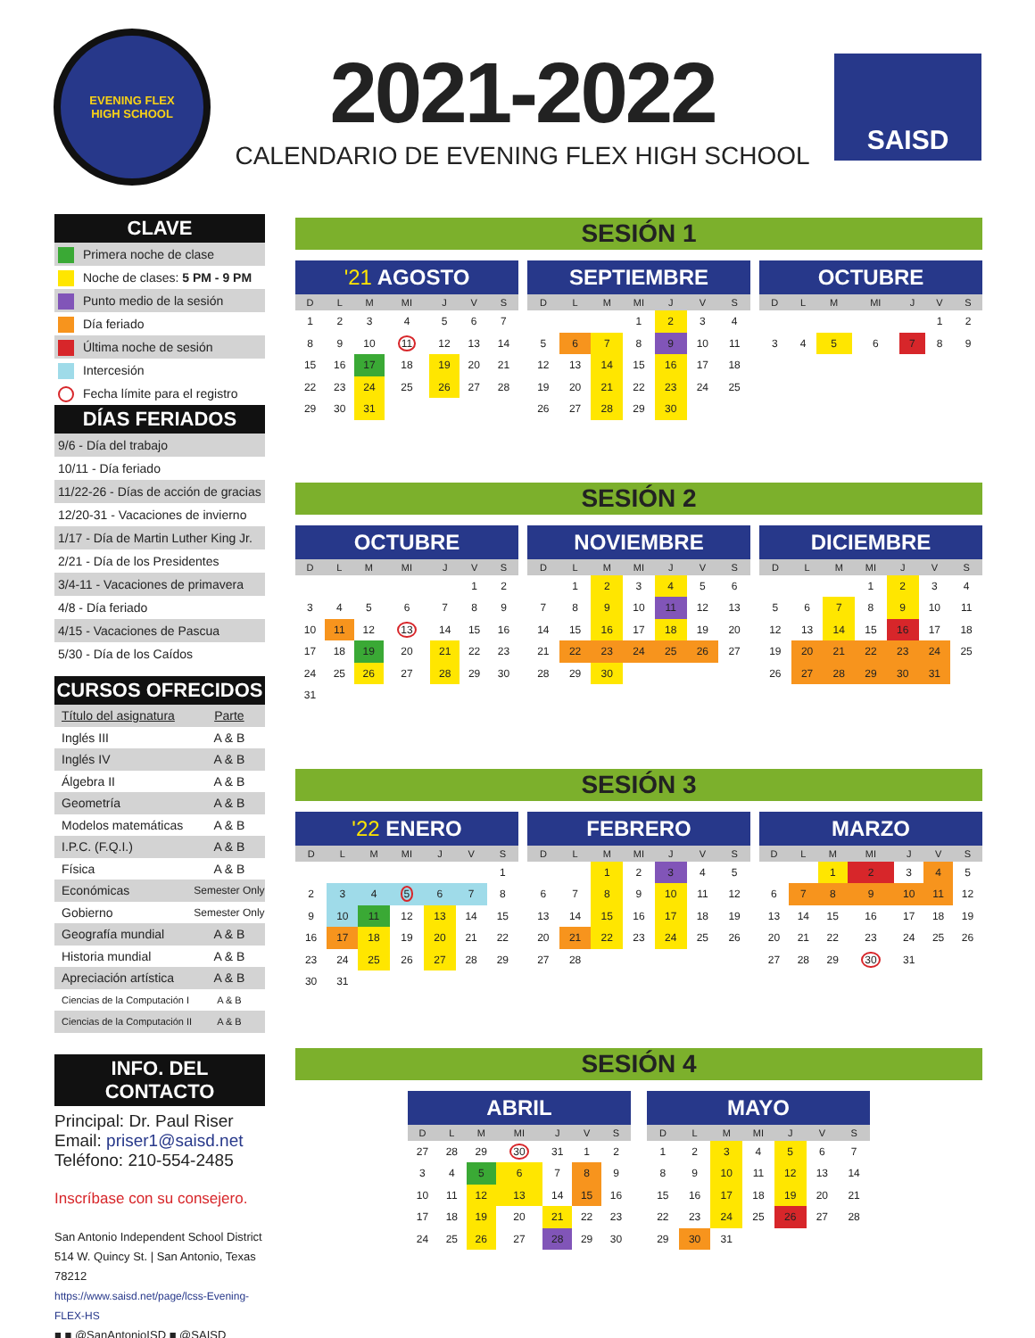EVENING FLEX
HIGH SCHOOL
2021-2022
CALENDARIO DE EVENING FLEX HIGH SCHOOL
SAISD
CLAVE
Primera noche de clase
Noche de clases: 5 PM - 9 PM
Punto medio de la sesión
Día feriado
Última noche de sesión
Intercesión
Fecha límite para el registro
DÍAS FERIADOS
9/6 - Día del trabajo
10/11 - Día feriado
11/22-26 - Días de acción de gracias
12/20-31 - Vacaciones de invierno
1/17 - Día de Martin Luther King Jr.
2/21 - Día de los Presidentes
3/4-11 - Vacaciones de primavera
4/8 - Día feriado
4/15 - Vacaciones de Pascua
5/30 - Día de los Caídos
CURSOS OFRECIDOS
| Título del asignatura | Parte |
| Inglés III | A & B |
| Inglés IV | A & B |
| Álgebra II | A & B |
| Geometría | A & B |
| Modelos matemáticas | A & B |
| I.P.C. (F.Q.I.) | A & B |
| Física | A & B |
| Económicas | Semester Only |
| Gobierno | Semester Only |
| Geografía mundial | A & B |
| Historia mundial | A & B |
| Apreciación artística | A & B |
| Ciencias de la Computación I | A & B |
| Ciencias de la Computación II | A & B |
INFO. DEL CONTACTO
Principal: Dr. Paul Riser
Email: priser1@saisd.net
Teléfono: 210-554-2485
Inscríbase con su consejero.
San Antonio Independent School District
514 W. Quincy St. | San Antonio, Texas 78212
https://www.saisd.net/page/lcss-Evening-FLEX-HS
■ ■ @SanAntonioISD ■ @SAISD
SESIÓN 1
'21 AGOSTO
| D | L | M | MI | J | V | S |
| --- | --- | --- | --- | --- | --- | --- |
| 1 | 2 | 3 | 4 | 5 | 6 | 7 |
| 8 | 9 | 10 | 11 | 12 | 13 | 14 |
| 15 | 16 | 17 | 18 | 19 | 20 | 21 |
| 22 | 23 | 24 | 25 | 26 | 27 | 28 |
| 29 | 30 | 31 | | | | |
SEPTIEMBRE
| D | L | M | MI | J | V | S |
| --- | --- | --- | --- | --- | --- | --- |
| | | | 1 | 2 | 3 | 4 |
| 5 | 6 | 7 | 8 | 9 | 10 | 11 |
| 12 | 13 | 14 | 15 | 16 | 17 | 18 |
| 19 | 20 | 21 | 22 | 23 | 24 | 25 |
| 26 | 27 | 28 | 29 | 30 | | |
OCTUBRE
| D | L | M | MI | J | V | S |
| --- | --- | --- | --- | --- | --- | --- |
| | | | | | 1 | 2 |
| 3 | 4 | 5 | 6 | 7 | 8 | 9 |
SESIÓN 2
OCTUBRE
| D | L | M | MI | J | V | S |
| --- | --- | --- | --- | --- | --- | --- |
| | | | | | 1 | 2 |
| 3 | 4 | 5 | 6 | 7 | 8 | 9 |
| 10 | 11 | 12 | 13 | 14 | 15 | 16 |
| 17 | 18 | 19 | 20 | 21 | 22 | 23 |
| 24 | 25 | 26 | 27 | 28 | 29 | 30 |
| 31 | | | | | | |
NOVIEMBRE
| D | L | M | MI | J | V | S |
| --- | --- | --- | --- | --- | --- | --- |
| | 1 | 2 | 3 | 4 | 5 | 6 |
| 7 | 8 | 9 | 10 | 11 | 12 | 13 |
| 14 | 15 | 16 | 17 | 18 | 19 | 20 |
| 21 | 22 | 23 | 24 | 25 | 26 | 27 |
| 28 | 29 | 30 | | | | |
DICIEMBRE
| D | L | M | MI | J | V | S |
| --- | --- | --- | --- | --- | --- | --- |
| | | | 1 | 2 | 3 | 4 |
| 5 | 6 | 7 | 8 | 9 | 10 | 11 |
| 12 | 13 | 14 | 15 | 16 | 17 | 18 |
| 19 | 20 | 21 | 22 | 23 | 24 | 25 |
| 26 | 27 | 28 | 29 | 30 | 31 | |
SESIÓN 3
'22 ENERO
| D | L | M | MI | J | V | S |
| --- | --- | --- | --- | --- | --- | --- |
| | | | | | | 1 |
| 2 | 3 | 4 | 5 | 6 | 7 | 8 |
| 9 | 10 | 11 | 12 | 13 | 14 | 15 |
| 16 | 17 | 18 | 19 | 20 | 21 | 22 |
| 23 | 24 | 25 | 26 | 27 | 28 | 29 |
| 30 | 31 | | | | | |
FEBRERO
| D | L | M | MI | J | V | S |
| --- | --- | --- | --- | --- | --- | --- |
| | | 1 | 2 | 3 | 4 | 5 |
| 6 | 7 | 8 | 9 | 10 | 11 | 12 |
| 13 | 14 | 15 | 16 | 17 | 18 | 19 |
| 20 | 21 | 22 | 23 | 24 | 25 | 26 |
| 27 | 28 | | | | | |
MARZO
| D | L | M | MI | J | V | S |
| --- | --- | --- | --- | --- | --- | --- |
| | | 1 | 2 | 3 | 4 | 5 |
| 6 | 7 | 8 | 9 | 10 | 11 | 12 |
| 13 | 14 | 15 | 16 | 17 | 18 | 19 |
| 20 | 21 | 22 | 23 | 24 | 25 | 26 |
| 27 | 28 | 29 | 30 | 31 | | |
SESIÓN 4
ABRIL
| D | L | M | MI | J | V | S |
| --- | --- | --- | --- | --- | --- | --- |
| 27 | 28 | 29 | 30 | 31 | 1 | 2 |
| 3 | 4 | 5 | 6 | 7 | 8 | 9 |
| 10 | 11 | 12 | 13 | 14 | 15 | 16 |
| 17 | 18 | 19 | 20 | 21 | 22 | 23 |
| 24 | 25 | 26 | 27 | 28 | 29 | 30 |
MAYO
| D | L | M | MI | J | V | S |
| --- | --- | --- | --- | --- | --- | --- |
| 1 | 2 | 3 | 4 | 5 | 6 | 7 |
| 8 | 9 | 10 | 11 | 12 | 13 | 14 |
| 15 | 16 | 17 | 18 | 19 | 20 | 21 |
| 22 | 23 | 24 | 25 | 26 | 27 | 28 |
| 29 | 30 | 31 | | | | |